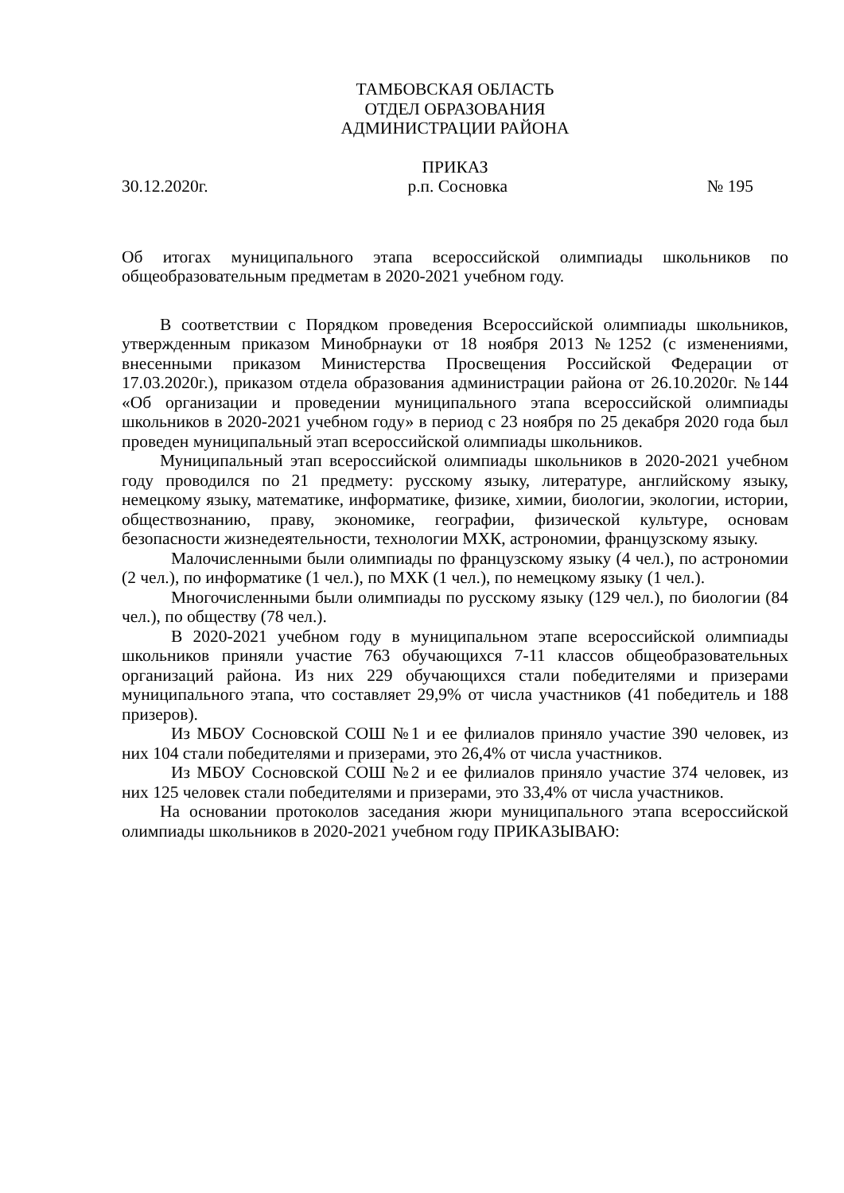ТАМБОВСКАЯ ОБЛАСТЬ
ОТДЕЛ ОБРАЗОВАНИЯ
АДМИНИСТРАЦИИ РАЙОНА
ПРИКАЗ
30.12.2020г. р.п. Сосновка № 195
Об итогах муниципального этапа всероссийской олимпиады школьников по общеобразовательным предметам в 2020-2021 учебном году.
В соответствии с Порядком проведения Всероссийской олимпиады школьников, утвержденным приказом Минобрнауки от 18 ноября 2013 №1252 (с изменениями, внесенными приказом Министерства Просвещения Российской Федерации от 17.03.2020г.), приказом отдела образования администрации района от 26.10.2020г. №144 «Об организации и проведении муниципального этапа всероссийской олимпиады школьников в 2020-2021 учебном году» в период с 23 ноября по 25 декабря 2020 года был проведен муниципальный этап всероссийской олимпиады школьников.
Муниципальный этап всероссийской олимпиады школьников в 2020-2021 учебном году проводился по 21 предмету: русскому языку, литературе, английскому языку, немецкому языку, математике, информатике, физике, химии, биологии, экологии, истории, обществознанию, праву, экономике, географии, физической культуре, основам безопасности жизнедеятельности, технологии МХК, астрономии, французскому языку.
Малочисленными были олимпиады по французскому языку (4 чел.), по астрономии (2 чел.), по информатике (1 чел.), по МХК (1 чел.), по немецкому языку (1 чел.).
Многочисленными были олимпиады по русскому языку (129 чел.), по биологии (84 чел.), по обществу (78 чел.).
В 2020-2021 учебном году в муниципальном этапе всероссийской олимпиады школьников приняли участие 763 обучающихся 7-11 классов общеобразовательных организаций района. Из них 229 обучающихся стали победителями и призерами муниципального этапа, что составляет 29,9% от числа участников (41 победитель и 188 призеров).
Из МБОУ Сосновской СОШ №1 и ее филиалов приняло участие 390 человек, из них 104 стали победителями и призерами, это 26,4% от числа участников.
Из МБОУ Сосновской СОШ №2 и ее филиалов приняло участие 374 человек, из них 125 человек стали победителями и призерами, это 33,4% от числа участников.
На основании протоколов заседания жюри муниципального этапа всероссийской олимпиады школьников в 2020-2021 учебном году ПРИКАЗЫВАЮ: